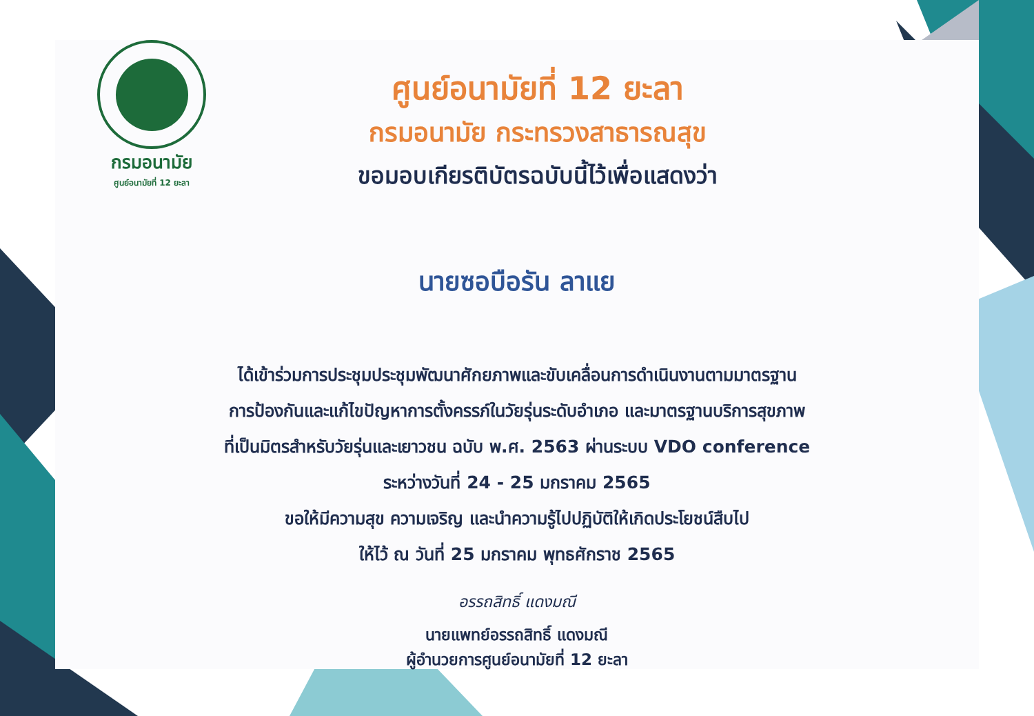กรมอนามัย
ศูนย์อนามัยที่ 12 ยะลา
ศูนย์อนามัยที่ 12 ยะลา
กรมอนามัย กระทรวงสาธารณสุข
ขอมอบเกียรติบัตรฉบับนี้ไว้เพื่อแสดงว่า
นายซอบือรัน ลาแย
ได้เข้าร่วมการประชุมประชุมพัฒนาศักยภาพและขับเคลื่อนการดำเนินงานตามมาตรฐาน
การป้องกันและแก้ไขปัญหาการตั้งครรภ์ในวัยรุ่นระดับอำเภอ และมาตรฐานบริการสุขภาพ
ที่เป็นมิตรสำหรับวัยรุ่นและเยาวชน ฉบับ พ.ศ. 2563 ผ่านระบบ VDO conference
ระหว่างวันที่ 24 - 25 มกราคม 2565
ขอให้มีความสุข ความเจริญ และนำความรู้ไปปฏิบัติให้เกิดประโยชน์สืบไป
ให้ไว้ ณ วันที่ 25 มกราคม พุทธศักราช 2565
อรรถสิทธิ์ แดงมณี
นายแพทย์อรรถสิทธิ์ แดงมณี
ผู้อำนวยการศูนย์อนามัยที่ 12 ยะลา